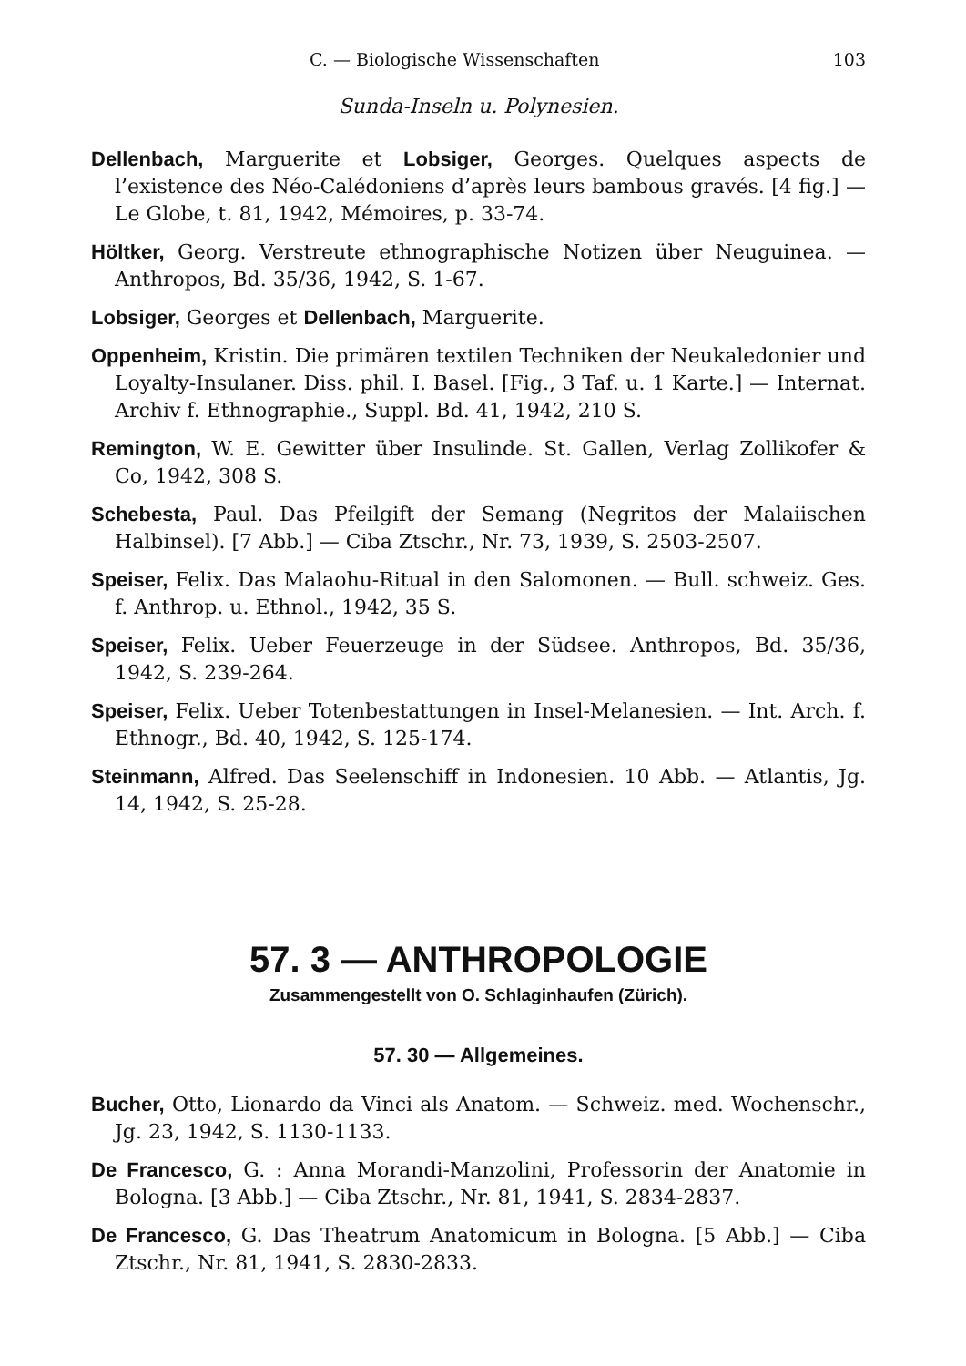C. — Biologische Wissenschaften 103
Sunda-Inseln u. Polynesien.
Dellenbach, Marguerite et Lobsiger, Georges. Quelques aspects de l’existence des Néo-Calédoniens d’après leurs bambous gravés. [4 fig.] — Le Globe, t. 81, 1942, Mémoires, p. 33-74.
Höltker, Georg. Verstreute ethnographische Notizen über Neuguinea. — Anthropos, Bd. 35/36, 1942, S. 1-67.
Lobsiger, Georges et Dellenbach, Marguerite.
Oppenheim, Kristin. Die primären textilen Techniken der Neukaledonier und Loyalty-Insulaner. Diss. phil. I. Basel. [Fig., 3 Taf. u. 1 Karte.] — Internat. Archiv f. Ethnographie., Suppl. Bd. 41, 1942, 210 S.
Remington, W. E. Gewitter über Insulinde. St. Gallen, Verlag Zollikofer & Co, 1942, 308 S.
Schebesta, Paul. Das Pfeilgift der Semang (Negritos der Malaiischen Halbinsel). [7 Abb.] — Ciba Ztschr., Nr. 73, 1939, S. 2503-2507.
Speiser, Felix. Das Malaohu-Ritual in den Salomonen. — Bull. schweiz. Ges. f. Anthrop. u. Ethnol., 1942, 35 S.
Speiser, Felix. Ueber Feuerzeuge in der Südsee. Anthropos, Bd. 35/36, 1942, S. 239-264.
Speiser, Felix. Ueber Totenbestattungen in Insel-Melanesien. — Int. Arch. f. Ethnogr., Bd. 40, 1942, S. 125-174.
Steinmann, Alfred. Das Seelenschiff in Indonesien. 10 Abb. — Atlantis, Jg. 14, 1942, S. 25-28.
57. 3 — ANTHROPOLOGIE
Zusammengestellt von O. Schlaginhaufen (Zürich).
57. 30 — Allgemeines.
Bucher, Otto, Lionardo da Vinci als Anatom. — Schweiz. med. Wochenschr., Jg. 23, 1942, S. 1130-1133.
De Francesco, G. : Anna Morandi-Manzolini, Professorin der Anatomie in Bologna. [3 Abb.] — Ciba Ztschr., Nr. 81, 1941, S. 2834-2837.
De Francesco, G. Das Theatrum Anatomicum in Bologna. [5 Abb.] — Ciba Ztschr., Nr. 81, 1941, S. 2830-2833.